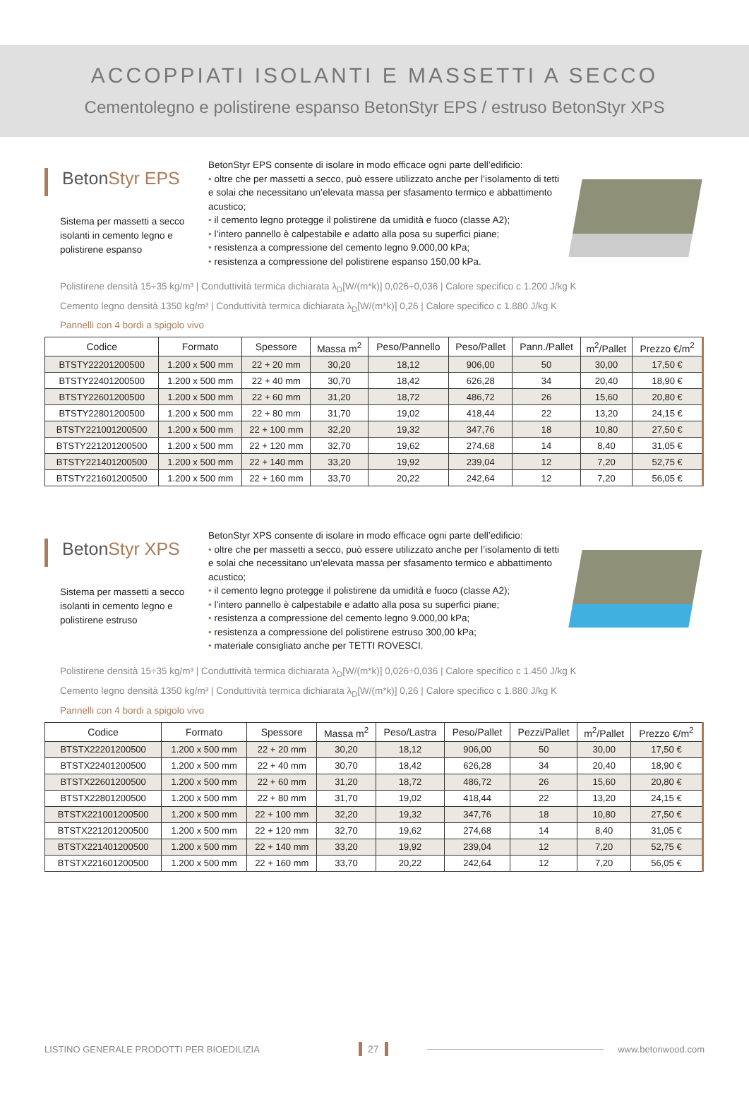ACCOPPIATI ISOLANTI E MASSETTI A SECCO
Cementolegno e polistirene espanso BetonStyr EPS / estruso BetonStyr XPS
BetonStyr EPS
Sistema per massetti a secco isolanti in cemento legno e polistirene espanso
BetonStyr EPS consente di isolare in modo efficace ogni parte dell’edificio:
• oltre che per massetti a secco, può essere utilizzato anche per l’isolamento di tetti e solai che necessitano un’elevata massa per sfasamento termico e abbattimento acustico;
• il cemento legno protegge il polistirene da umidità e fuoco (classe A2);
• l’intero pannello è calpestabile e adatto alla posa su superfici piane;
• resistenza a compressione del cemento legno 9.000,00 kPa;
• resistenza a compressione del polistirene espanso 150,00 kPa.
Polistirene densità 15÷35 kg/m³ | Conduttività termica dichiarata λ<sub>D</sub>[W/(m*k)] 0,026÷0,036 | Calore specifico c 1.200 J/kg K
Cemento legno densità 1350 kg/m³ | Conduttività termica dichiarata λ<sub>D</sub>[W/(m*k)] 0,26 | Calore specifico c 1.880 J/kg K
Pannelli con 4 bordi a spigolo vivo
| Codice | Formato | Spessore | Massa m<sup>2</sup> | Peso/Pannello | Peso/Pallet | Pann./Pallet | m<sup>2</sup>/Pallet | Prezzo €/m<sup>2</sup> |
| --- | --- | --- | --- | --- | --- | --- | --- | --- |
| BTSTY22201200500 | 1.200 x 500 mm | 22 + 20 mm | 30,20 | 18,12 | 906,00 | 50 | 30,00 | 17,50 € |
| BTSTY22401200500 | 1.200 x 500 mm | 22 + 40 mm | 30,70 | 18,42 | 626,28 | 34 | 20,40 | 18,90 € |
| BTSTY22601200500 | 1.200 x 500 mm | 22 + 60 mm | 31,20 | 18,72 | 486,72 | 26 | 15,60 | 20,80 € |
| BTSTY22801200500 | 1.200 x 500 mm | 22 + 80 mm | 31,70 | 19,02 | 418,44 | 22 | 13,20 | 24,15 € |
| BTSTY221001200500 | 1.200 x 500 mm | 22 + 100 mm | 32,20 | 19,32 | 347,76 | 18 | 10,80 | 27,50 € |
| BTSTY221201200500 | 1.200 x 500 mm | 22 + 120 mm | 32,70 | 19,62 | 274,68 | 14 | 8,40 | 31,05 € |
| BTSTY221401200500 | 1.200 x 500 mm | 22 + 140 mm | 33,20 | 19,92 | 239,04 | 12 | 7,20 | 52,75 € |
| BTSTY221601200500 | 1.200 x 500 mm | 22 + 160 mm | 33,70 | 20,22 | 242,64 | 12 | 7,20 | 56,05 € |
BetonStyr XPS
Sistema per massetti a secco isolanti in cemento legno e polistirene estruso
BetonStyr XPS consente di isolare in modo efficace ogni parte dell’edificio:
• oltre che per massetti a secco, può essere utilizzato anche per l’isolamento di tetti e solai che necessitano un’elevata massa per sfasamento termico e abbattimento acustico;
• il cemento legno protegge il polistirene da umidità e fuoco (classe A2);
• l’intero pannello è calpestabile e adatto alla posa su superfici piane;
• resistenza a compressione del cemento legno 9.000,00 kPa;
• resistenza a compressione del polistirene estruso 300,00 kPa;
• materiale consigliato anche per TETTI ROVESCI.
Polistirene densità 15÷35 kg/m³ | Conduttività termica dichiarata λ<sub>D</sub>[W/(m*k)] 0,026÷0,036 | Calore specifico c 1.450 J/kg K
Cemento legno densità 1350 kg/m³ | Conduttività termica dichiarata λ<sub>D</sub>[W/(m*k)] 0,26 | Calore specifico c 1.880 J/kg K
Pannelli con 4 bordi a spigolo vivo
| Codice | Formato | Spessore | Massa m<sup>2</sup> | Peso/Lastra | Peso/Pallet | Pezzi/Pallet | m<sup>2</sup>/Pallet | Prezzo €/m<sup>2</sup> |
| --- | --- | --- | --- | --- | --- | --- | --- | --- |
| BTSTX22201200500 | 1.200 x 500 mm | 22 + 20 mm | 30,20 | 18,12 | 906,00 | 50 | 30,00 | 17,50 € |
| BTSTX22401200500 | 1.200 x 500 mm | 22 + 40 mm | 30,70 | 18,42 | 626,28 | 34 | 20,40 | 18,90 € |
| BTSTX22601200500 | 1.200 x 500 mm | 22 + 60 mm | 31,20 | 18,72 | 486,72 | 26 | 15,60 | 20,80 € |
| BTSTX22801200500 | 1.200 x 500 mm | 22 + 80 mm | 31,70 | 19,02 | 418,44 | 22 | 13,20 | 24,15 € |
| BTSTX221001200500 | 1.200 x 500 mm | 22 + 100 mm | 32,20 | 19,32 | 347,76 | 18 | 10,80 | 27,50 € |
| BTSTX221201200500 | 1.200 x 500 mm | 22 + 120 mm | 32,70 | 19,62 | 274,68 | 14 | 8,40 | 31,05 € |
| BTSTX221401200500 | 1.200 x 500 mm | 22 + 140 mm | 33,20 | 19,92 | 239,04 | 12 | 7,20 | 52,75 € |
| BTSTX221601200500 | 1.200 x 500 mm | 22 + 160 mm | 33,70 | 20,22 | 242,64 | 12 | 7,20 | 56,05 € |
LISTINO GENERALE PRODOTTI PER BIOEDILIZIA 27 www.betonwood.com